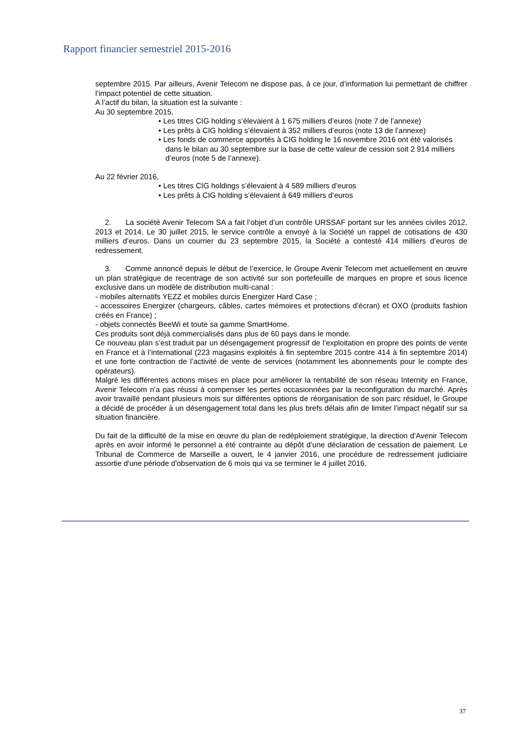Rapport financier semestriel 2015-2016
septembre 2015. Par ailleurs, Avenir Telecom ne dispose pas, à ce jour, d’information lui permettant de chiffrer l’impact potentiel de cette situation.
A l’actif du bilan, la situation est la suivante :
Au 30 septembre 2015,
• Les titres CIG holding s’élevaient à 1 675 milliers d’euros (note 7 de l’annexe)
• Les prêts à CIG holding s’élevaient à 352 milliers d’euros (note 13 de l’annexe)
• Les fonds de commerce apportés à CIG holding le 16 novembre 2016 ont été valorisés dans le bilan au 30 septembre sur la base de cette valeur de cession soit 2 914 milliers d’euros (note 5 de l’annexe).
Au 22 février 2016,
• Les titres CIG holdings s’élevaient à 4 589 milliers d’euros
• Les prêts à CIG holding s’élevaient à 649 milliers d’euros
2. La société Avenir Telecom SA a fait l’objet d’un contrôle URSSAF portant sur les années civiles 2012, 2013 et 2014. Le 30 juillet 2015, le service contrôle a envoyé à la Société un rappel de cotisations de 430 milliers d’euros. Dans un courrier du 23 septembre 2015, la Société a contesté 414 milliers d’euros de redressement.
3. Comme annoncé depuis le début de l’exercice, le Groupe Avenir Telecom met actuellement en œuvre un plan stratégique de recentrage de son activité sur son portefeuille de marques en propre et sous licence exclusive dans un modèle de distribution multi-canal :
- mobiles alternatifs YEZZ et mobiles durcis Energizer Hard Case ;
- accessoires Energizer (chargeurs, câbles, cartes mémoires et protections d’écran) et OXO (produits fashion créés en France) ;
- objets connectés BeeWi et toute sa gamme SmartHome.
Ces produits sont déjà commercialisés dans plus de 60 pays dans le monde.
Ce nouveau plan s’est traduit par un désengagement progressif de l’exploitation en propre des points de vente en France et à l’international (223 magasins exploités à fin septembre 2015 contre 414 à fin septembre 2014) et une forte contraction de l’activité de vente de services (notamment les abonnements pour le compte des opérateurs).
Malgré les différentes actions mises en place pour améliorer la rentabilité de son réseau Internity en France, Avenir Telecom n’a pas réussi à compenser les pertes occasionnées par la reconfiguration du marché. Après avoir travaillé pendant plusieurs mois sur différentes options de réorganisation de son parc résiduel, le Groupe a décidé de procéder à un désengagement total dans les plus brefs délais afin de limiter l’impact négatif sur sa situation financière.
Du fait de la difficulté de la mise en œuvre du plan de redéploiement stratégique, la direction d’Avenir Telecom après en avoir informé le personnel a été contrainte au dépôt d’une déclaration de cessation de paiement. Le Tribunal de Commerce de Marseille a ouvert, le 4 janvier 2016, une procédure de redressement judiciaire assortie d'une période d'observation de 6 mois qui va se terminer le 4 juillet 2016.
37